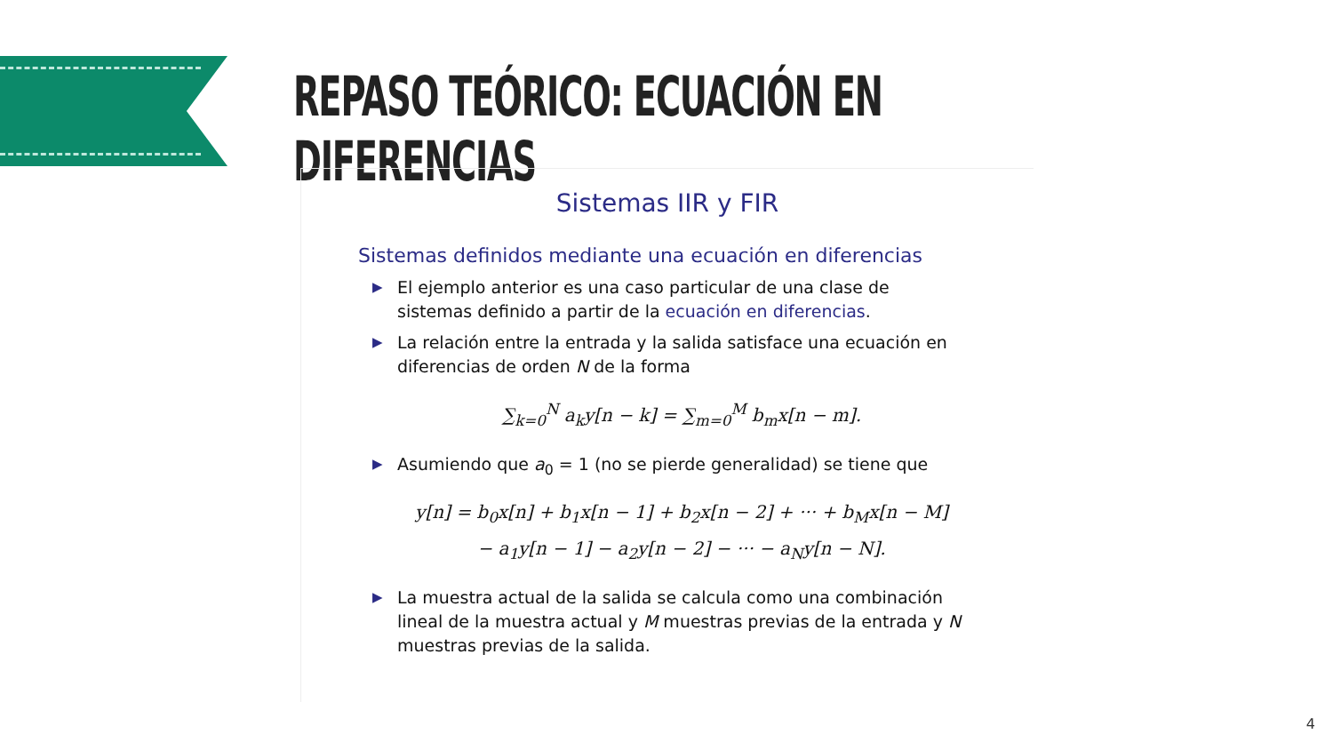REPASO TEÓRICO: ECUACIÓN EN DIFERENCIAS
Sistemas IIR y FIR
Sistemas definidos mediante una ecuación en diferencias
▶ El ejemplo anterior es una caso particular de una clase de sistemas definido a partir de la ecuación en diferencias.
▶ La relación entre la entrada y la salida satisface una ecuación en diferencias de orden N de la forma
∑<sub>k=0</sub><sup>N</sup> a<sub>k</sub>y[n − k] = ∑<sub>m=0</sub><sup>M</sup> b<sub>m</sub>x[n − m].
▶ Asumiendo que a<sub>0</sub> = 1 (no se pierde generalidad) se tiene que
y[n] = b<sub>0</sub>x[n] + b<sub>1</sub>x[n − 1] + b<sub>2</sub>x[n − 2] + ··· + b<sub>M</sub>x[n − M]
− a<sub>1</sub>y[n − 1] − a<sub>2</sub>y[n − 2] − ··· − a<sub>N</sub>y[n − N].
▶ La muestra actual de la salida se calcula como una combinación lineal de la muestra actual y M muestras previas de la entrada y N muestras previas de la salida.
4